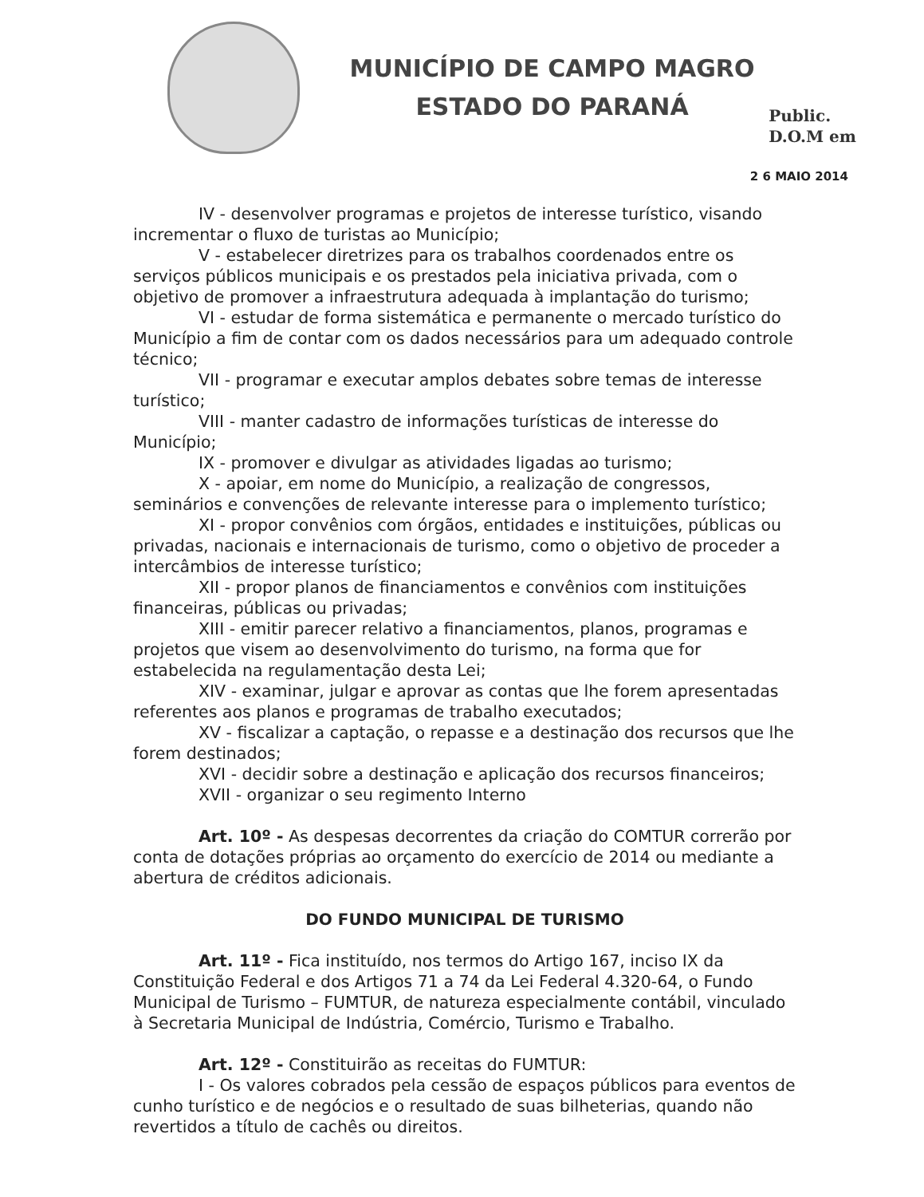MUNICÍPIO DE CAMPO MAGRO
ESTADO DO PARANÁ
Public.
D.O.M em
2 6 MAIO 2014
IV - desenvolver programas e projetos de interesse turístico, visando incrementar o fluxo de turistas ao Município;
V - estabelecer diretrizes para os trabalhos coordenados entre os serviços públicos municipais e os prestados pela iniciativa privada, com o objetivo de promover a infraestrutura adequada à implantação do turismo;
VI - estudar de forma sistemática e permanente o mercado turístico do Município a fim de contar com os dados necessários para um adequado controle técnico;
VII - programar e executar amplos debates sobre temas de interesse turístico;
VIII - manter cadastro de informações turísticas de interesse do Município;
IX - promover e divulgar as atividades ligadas ao turismo;
X - apoiar, em nome do Município, a realização de congressos, seminários e convenções de relevante interesse para o implemento turístico;
XI - propor convênios com órgãos, entidades e instituições, públicas ou privadas, nacionais e internacionais de turismo, como o objetivo de proceder a intercâmbios de interesse turístico;
XII - propor planos de financiamentos e convênios com instituições financeiras, públicas ou privadas;
XIII - emitir parecer relativo a financiamentos, planos, programas e projetos que visem ao desenvolvimento do turismo, na forma que for estabelecida na regulamentação desta Lei;
XIV - examinar, julgar e aprovar as contas que lhe forem apresentadas referentes aos planos e programas de trabalho executados;
XV - fiscalizar a captação, o repasse e a destinação dos recursos que lhe forem destinados;
XVI - decidir sobre a destinação e aplicação dos recursos financeiros;
XVII - organizar o seu regimento Interno
Art. 10º - As despesas decorrentes da criação do COMTUR correrão por conta de dotações próprias ao orçamento do exercício de 2014 ou mediante a abertura de créditos adicionais.
DO FUNDO MUNICIPAL DE TURISMO
Art. 11º - Fica instituído, nos termos do Artigo 167, inciso IX da Constituição Federal e dos Artigos 71 a 74 da Lei Federal 4.320-64, o Fundo Municipal de Turismo – FUMTUR, de natureza especialmente contábil, vinculado à Secretaria Municipal de Indústria, Comércio, Turismo e Trabalho.
Art. 12º - Constituirão as receitas do FUMTUR:
I - Os valores cobrados pela cessão de espaços públicos para eventos de cunho turístico e de negócios e o resultado de suas bilheterias, quando não revertidos a título de cachês ou direitos.